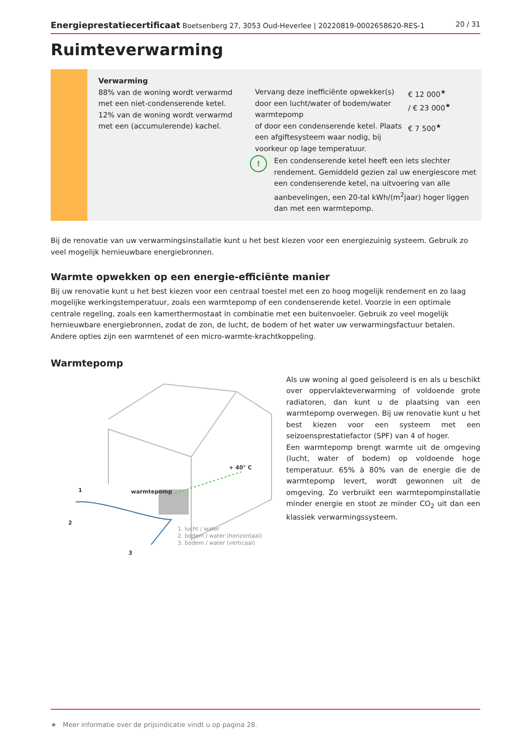Energieprestatiecertificaat Boetsenberg 27, 3053 Oud-Heverlee | 20220819-0002658620-RES-1 20 / 31
Ruimteverwarming
Verwarming
88% van de woning wordt verwarmd met een niet-condenserende ketel. 12% van de woning wordt verwarmd met een (accumulerende) kachel.
Vervang deze inefficiënte opwekker(s) door een lucht/water of bodem/water warmtepomp
€ 12 000<sup>★</sup>
/ € 23 000<sup>★</sup>
of door een condenserende ketel. Plaats een afgiftesysteem waar nodig, bij voorkeur op lage temperatuur.
€ 7 500<sup>★</sup>
!
Een condenserende ketel heeft een iets slechter rendement. Gemiddeld gezien zal uw energiescore met een condenserende ketel, na uitvoering van alle aanbevelingen, een 20-tal kWh/(m<sup>2</sup>jaar) hoger liggen dan met een warmtepomp.
Bij de renovatie van uw verwarmingsinstallatie kunt u het best kiezen voor een energiezuinig systeem. Gebruik zo veel mogelijk hernieuwbare energiebronnen.
Warmte opwekken op een energie-efficiënte manier
Bij uw renovatie kunt u het best kiezen voor een centraal toestel met een zo hoog mogelijk rendement en zo laag mogelijke werkingstemperatuur, zoals een warmtepomp of een condenserende ketel. Voorzie in een optimale centrale regeling, zoals een kamerthermostaat in combinatie met een buitenvoeler. Gebruik zo veel mogelijk hernieuwbare energiebronnen, zodat de zon, de lucht, de bodem of het water uw verwarmingsfactuur betalen. Andere opties zijn een warmtenet of een micro-warmte-krachtkoppeling.
Warmtepomp
+ 40° C
warmtepomp
1
2
3
1. lucht / water
2. bodem / water (horizontaal)
3. bodem / water (verticaal)
Als uw woning al goed geïsoleerd is en als u beschikt over oppervlakteverwarming of voldoende grote radiatoren, dan kunt u de plaatsing van een warmtepomp overwegen. Bij uw renovatie kunt u het best kiezen voor een systeem met een seizoensprestatiefactor (SPF) van 4 of hoger.
Een warmtepomp brengt warmte uit de omgeving (lucht, water of bodem) op voldoende hoge temperatuur. 65% à 80% van de energie die de warmtepomp levert, wordt gewonnen uit de omgeving. Zo verbruikt een warmtepompinstallatie minder energie en stoot ze minder CO<sub>2</sub> uit dan een klassiek verwarmingssysteem.
★ Meer informatie over de prijsindicatie vindt u op pagina 28.